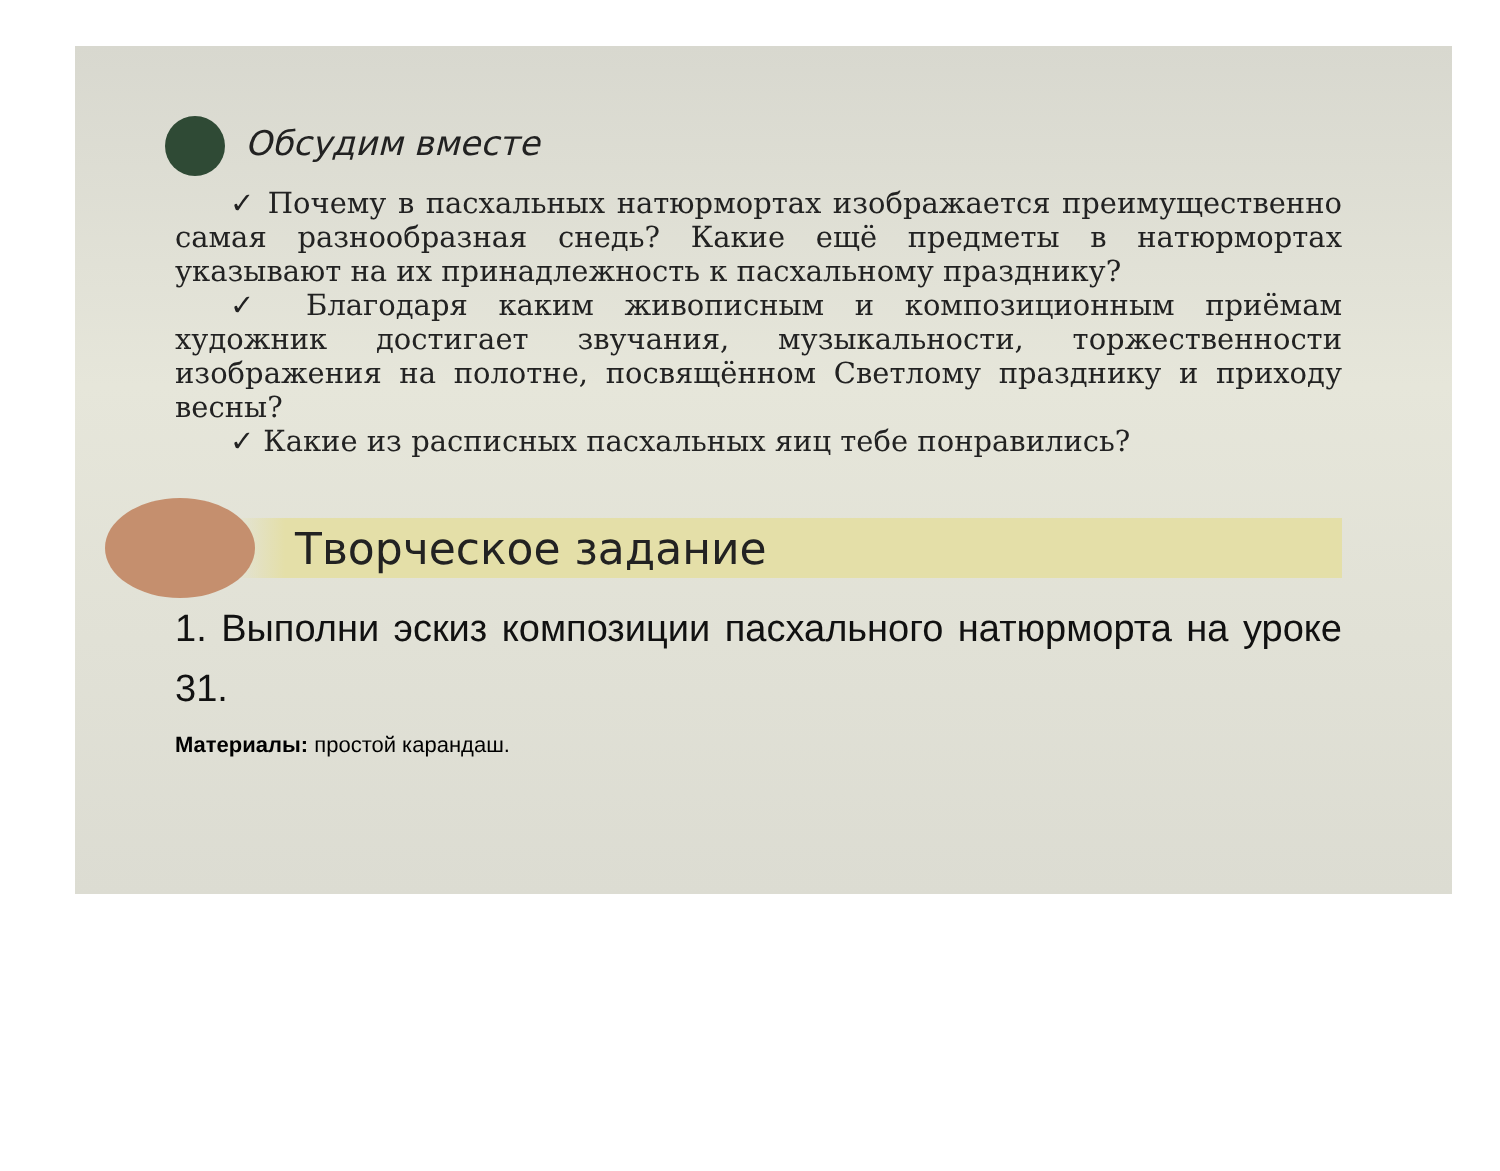Обсудим вместе
✓ Почему в пасхальных натюрмортах изображается преимущественно самая разнообразная снедь? Какие ещё предметы в натюрмортах указывают на их принадлежность к пасхальному празднику?
✓ Благодаря каким живописным и композиционным приёмам художник достигает звучания, музыкальности, торжественности изображения на полотне, посвящённом Светлому празднику и приходу весны?
✓ Какие из расписных пасхальных яиц тебе понравились?
Творческое задание
1. Выполни эскиз композиции пасхального натюрморта на уроке 31.
Материалы: простой карандаш.